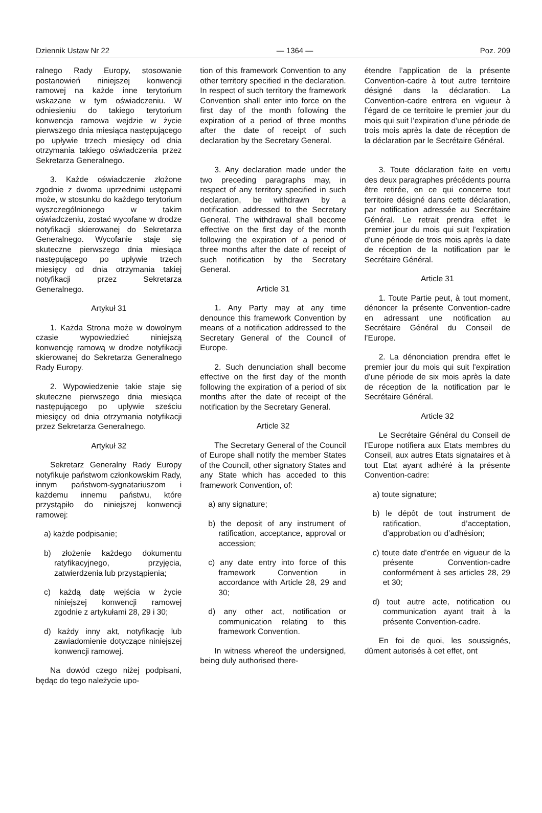Dziennik Ustaw Nr 22 — 1364 — Poz. 209
ralnego Rady Europy, stosowanie postanowień niniejszej konwencji ramowej na każde inne terytorium wskazane w tym oświadczeniu. W odniesieniu do takiego terytorium konwencja ramowa wejdzie w życie pierwszego dnia miesiąca następującego po upływie trzech miesięcy od dnia otrzymania takiego oświadczenia przez Sekretarza Generalnego.
3. Każde oświadczenie złożone zgodnie z dwoma uprzednimi ustępami może, w stosunku do każdego terytorium wyszczególnionego w takim oświadczeniu, zostać wycofane w drodze notyfikacji skierowanej do Sekretarza Generalnego. Wycofanie staje się skuteczne pierwszego dnia miesiąca następującego po upływie trzech miesięcy od dnia otrzymania takiej notyfikacji przez Sekretarza Generalnego.
Artykuł 31
1. Każda Strona może w dowolnym czasie wypowiedzieć niniejszą konwencję ramową w drodze notyfikacji skierowanej do Sekretarza Generalnego Rady Europy.
2. Wypowiedzenie takie staje się skuteczne pierwszego dnia miesiąca następującego po upływie sześciu miesięcy od dnia otrzymania notyfikacji przez Sekretarza Generalnego.
Artykuł 32
Sekretarz Generalny Rady Europy notyfikuje państwom członkowskim Rady, innym państwom-sygnatariuszom i każdemu innemu państwu, które przystąpiło do niniejszej konwencji ramowej:
a) każde podpisanie;
b) złożenie każdego dokumentu ratyfikacyjnego, przyjęcia, zatwierdzenia lub przystąpienia;
c) każdą datę wejścia w życie niniejszej konwencji ramowej zgodnie z artykułami 28, 29 i 30;
d) każdy inny akt, notyfikację lub zawiadomienie dotyczące niniejszej konwencji ramowej.
Na dowód czego niżej podpisani, będąc do tego należycie upo-
tion of this framework Convention to any other territory specified in the declaration. In respect of such territory the framework Convention shall enter into force on the first day of the month following the expiration of a period of three months after the date of receipt of such declaration by the Secretary General.
3. Any declaration made under the two preceding paragraphs may, in respect of any territory specified in such declaration, be withdrawn by a notification addressed to the Secretary General. The withdrawal shall become effective on the first day of the month following the expiration of a period of three months after the date of receipt of such notification by the Secretary General.
Article 31
1. Any Party may at any time denounce this framework Convention by means of a notification addressed to the Secretary General of the Council of Europe.
2. Such denunciation shall become effective on the first day of the month following the expiration of a period of six months after the date of receipt of the notification by the Secretary General.
Article 32
The Secretary General of the Council of Europe shall notify the member States of the Council, other signatory States and any State which has acceded to this framework Convention, of:
a) any signature;
b) the deposit of any instrument of ratification, acceptance, approval or accession;
c) any date entry into force of this framework Convention in accordance with Article 28, 29 and 30;
d) any other act, notification or communication relating to this framework Convention.
In witness whereof the undersigned, being duly authorised there-
étendre l’application de la présente Convention-cadre à tout autre territoire désigné dans la déclaration. La Convention-cadre entrera en vigueur à l’égard de ce territoire le premier jour du mois qui suit l’expiration d’une période de trois mois après la date de réception de la déclaration par le Secrétaire Général.
3. Toute déclaration faite en vertu des deux paragraphes précédents pourra être retirée, en ce qui concerne tout territoire désigné dans cette déclaration, par notification adressée au Secrétaire Général. Le retrait prendra effet le premier jour du mois qui suit l’expiration d’une période de trois mois après la date de réception de la notification par le Secrétaire Général.
Article 31
1. Toute Partie peut, à tout moment, dénoncer la présente Convention-cadre en adressant une notification au Secrétaire Général du Conseil de l’Europe.
2. La dénonciation prendra effet le premier jour du mois qui suit l’expiration d’une période de six mois après la date de réception de la notification par le Secrétaire Général.
Article 32
Le Secrétaire Général du Conseil de l’Europe notifiera aux Etats membres du Conseil, aux autres Etats signataires et à tout Etat ayant adhéré à la présente Convention-cadre:
a) toute signature;
b) le dépôt de tout instrument de ratification, d’acceptation, d’approbation ou d’adhésion;
c) toute date d’entrée en vigueur de la présente Convention-cadre conformément à ses articles 28, 29 et 30;
d) tout autre acte, notification ou communication ayant trait à la présente Convention-cadre.
En foi de quoi, les soussignés, dûment autorisés à cet effet, ont